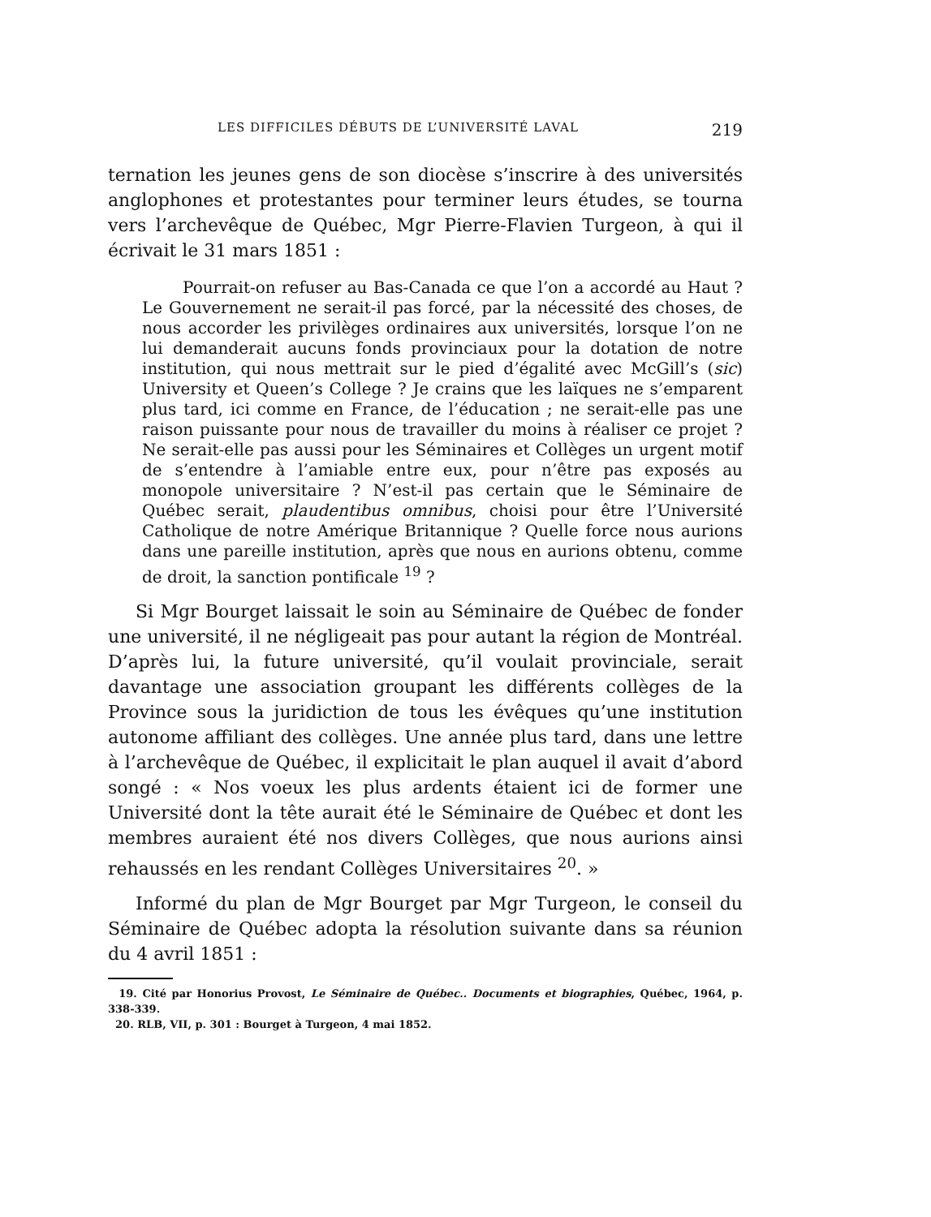LES DIFFICILES DÉBUTS DE L’UNIVERSITÉ LAVAL 219
ternation les jeunes gens de son diocèse s’inscrire à des universités anglophones et protestantes pour terminer leurs études, se tourna vers l’archevêque de Québec, Mgr Pierre-Flavien Turgeon, à qui il écrivait le 31 mars 1851 :
Pourrait-on refuser au Bas-Canada ce que l’on a accordé au Haut ? Le Gouvernement ne serait-il pas forcé, par la nécessité des choses, de nous accorder les privilèges ordinaires aux universités, lorsque l’on ne lui demanderait aucuns fonds provinciaux pour la dotation de notre institution, qui nous mettrait sur le pied d’égalité avec McGill’s (sic) University et Queen’s College ? Je crains que les laïques ne s’emparent plus tard, ici comme en France, de l’éducation ; ne serait-elle pas une raison puissante pour nous de travailler du moins à réaliser ce projet ? Ne serait-elle pas aussi pour les Séminaires et Collèges un urgent motif de s’entendre à l’amiable entre eux, pour n’être pas exposés au monopole universitaire ? N’est-il pas certain que le Séminaire de Québec serait, plaudentibus omnibus, choisi pour être l’Université Catholique de notre Amérique Britannique ? Quelle force nous aurions dans une pareille institution, après que nous en aurions obtenu, comme de droit, la sanction pontificale <sup>19</sup> ?
Si Mgr Bourget laissait le soin au Séminaire de Québec de fonder une université, il ne négligeait pas pour autant la région de Montréal. D’après lui, la future université, qu’il voulait provinciale, serait davantage une association groupant les différents collèges de la Province sous la juridiction de tous les évêques qu’une institution autonome affiliant des collèges. Une année plus tard, dans une lettre à l’archevêque de Québec, il explicitait le plan auquel il avait d’abord songé : « Nos voeux les plus ardents étaient ici de former une Université dont la tête aurait été le Séminaire de Québec et dont les membres auraient été nos divers Collèges, que nous aurions ainsi rehaussés en les rendant Collèges Universitaires <sup>20</sup>. »
Informé du plan de Mgr Bourget par Mgr Turgeon, le conseil du Séminaire de Québec adopta la résolution suivante dans sa réunion du 4 avril 1851 :
19. Cité par Honorius Provost, Le Séminaire de Québec.. Documents et biographies, Québec, 1964, p. 338-339.
20. RLB, VII, p. 301 : Bourget à Turgeon, 4 mai 1852.